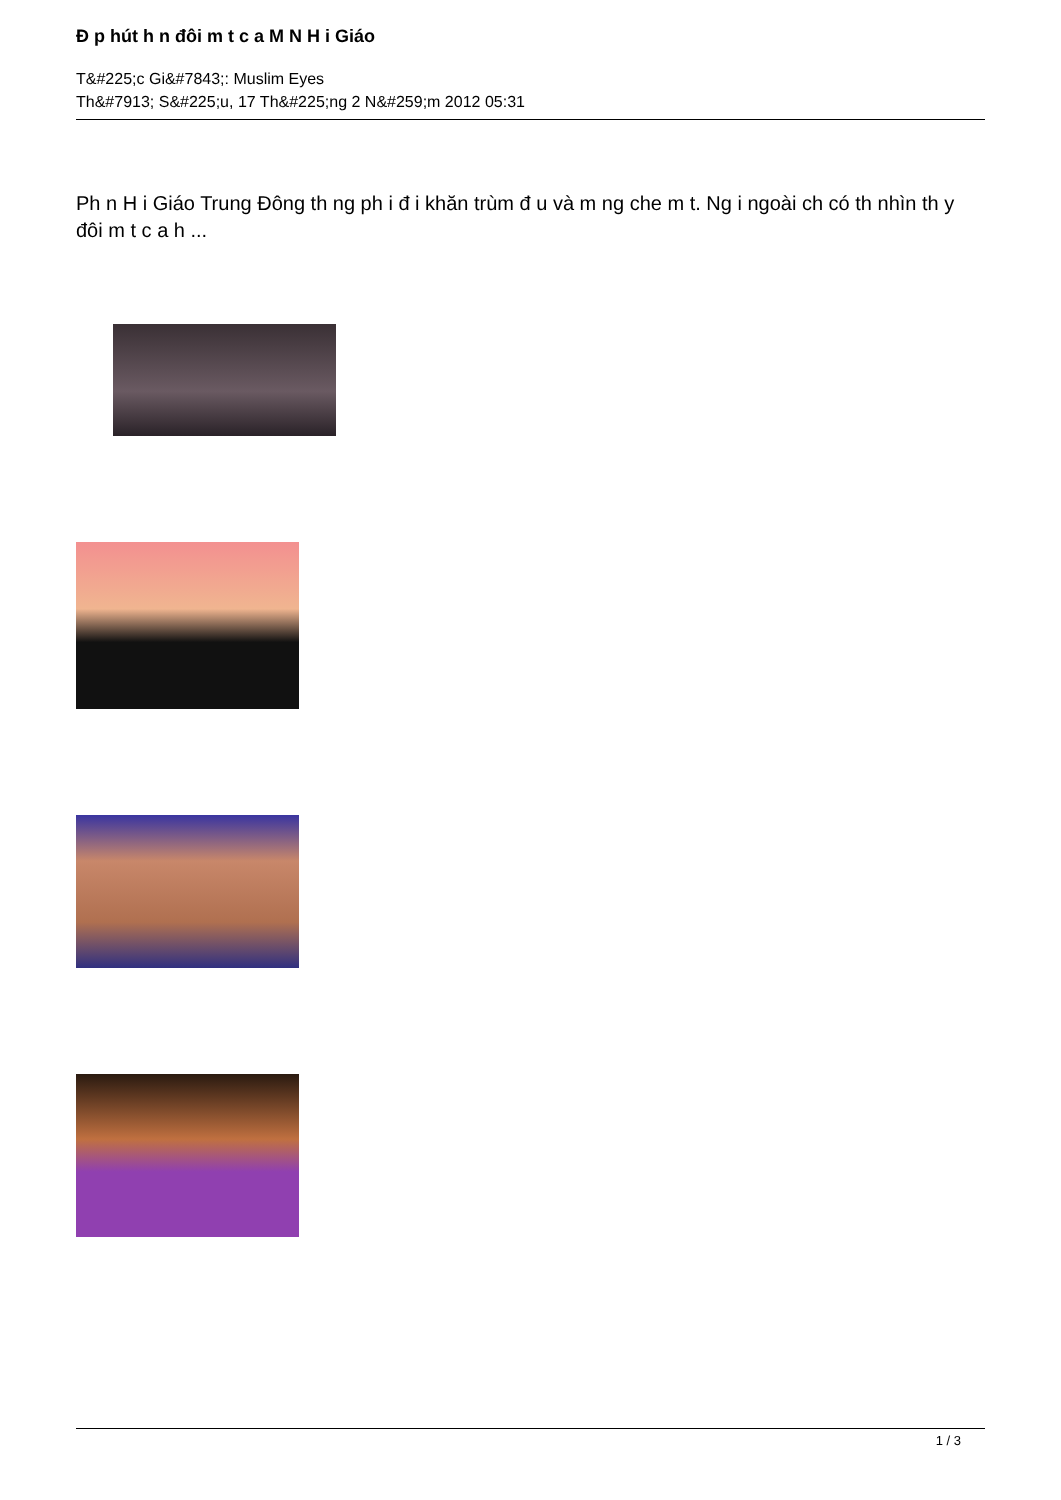Đ p hút h n đôi m t c a M N H i Giáo
T&#225;c Gi&#7843;: Muslim Eyes
Th&#7913; S&#225;u, 17 Th&#225;ng 2 N&#259;m 2012 05:31
Ph n H i Giáo Trung Đông th ng ph i đ i khăn trùm đ u và m ng che m t. Ng i ngoài ch có th nhìn th y đôi m t c a h ...
1 / 3